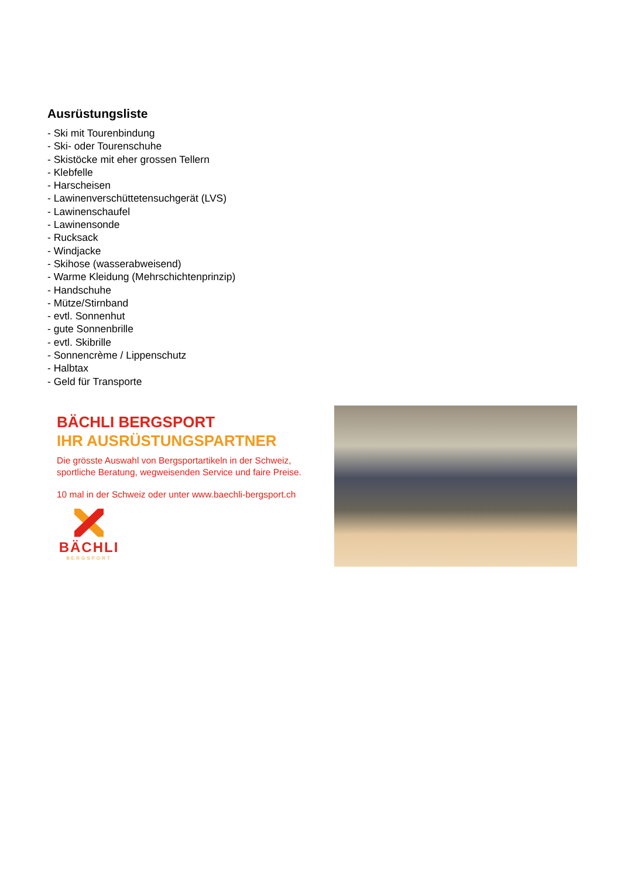Ausrüstungsliste
- Ski mit Tourenbindung
- Ski- oder Tourenschuhe
- Skistöcke mit eher grossen Tellern
- Klebfelle
- Harscheisen
- Lawinenverschüttetensuchgerät (LVS)
- Lawinenschaufel
- Lawinensonde
- Rucksack
- Windjacke
- Skihose (wasserabweisend)
- Warme Kleidung (Mehrschichtenprinzip)
- Handschuhe
- Mütze/Stirnband
- evtl. Sonnenhut
- gute Sonnenbrille
- evtl. Skibrille
- Sonnencrème / Lippenschutz
- Halbtax
- Geld für Transporte
BÄCHLI BERGSPORT
IHR AUSRÜSTUNGSPARTNER
Die grösste Auswahl von Bergsportartikeln in der Schweiz,
sportliche Beratung, wegweisenden Service und faire Preise.
10 mal in der Schweiz oder unter www.baechli-bergsport.ch
BÄCHLI
BERGSPORT